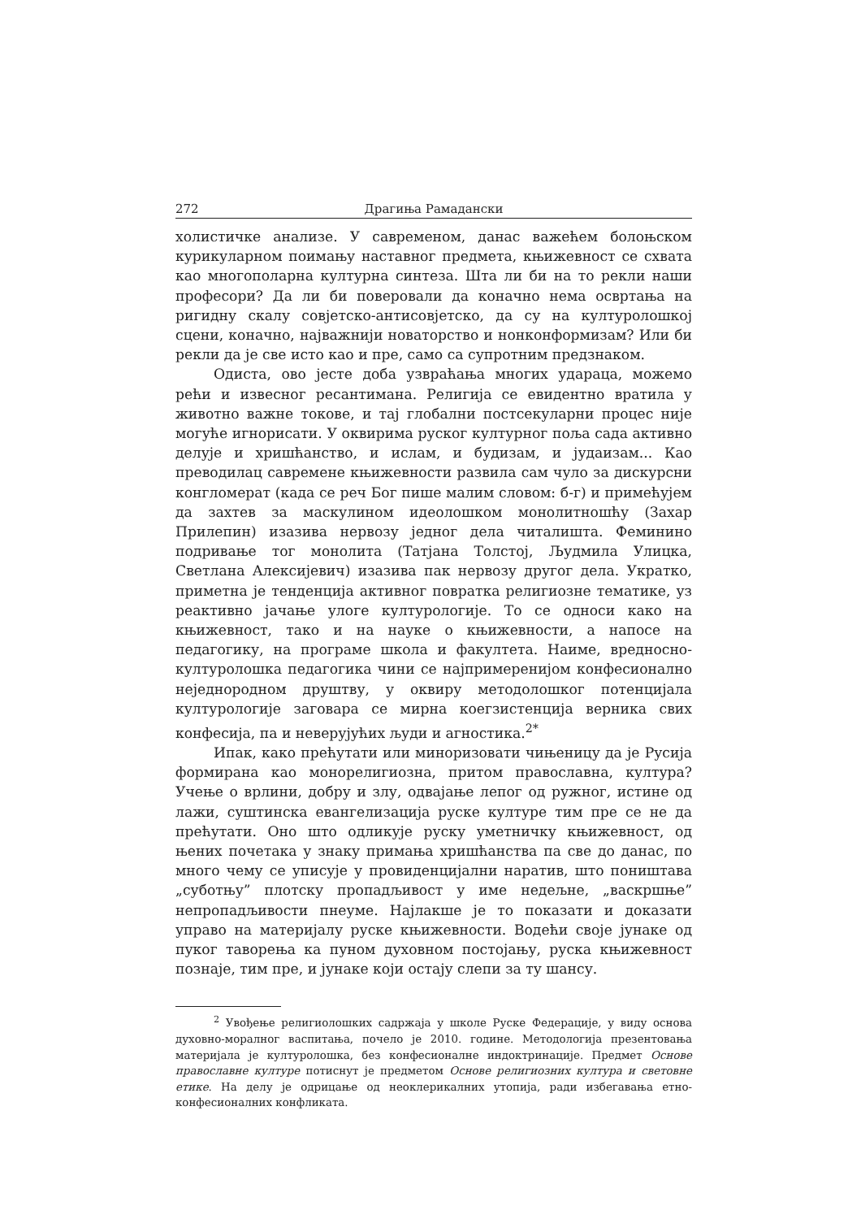272 Драгиња Рамадански
холистичке анализе. У савременом, данас важећем болоњском курикуларном поимању наставног предмета, књижевност се схвата као многополарна културна синтеза. Шта ли би на то рекли наши професори? Да ли би поверовали да коначно нема освртања на ригидну скалу совјетско-антисовјетско, да су на културолошкој сцени, коначно, најважнији новаторство и нонконформизам? Или би рекли да је све исто као и пре, само са супротним предзнаком.
Одиста, ово јесте доба узвраћања многих удараца, можемо рећи и извесног ресантимана. Религија се евидентно вратила у животно важне токове, и тај глобални постсекуларни процес није могуће игнорисати. У оквирима руског културног поља сада активно делује и хришћанство, и ислам, и будизам, и јудаизам... Као преводилац савремене књижевности развила сам чуло за дискурсни конгломерат (када се реч Бог пише малим словом: б-г) и примећујем да захтев за маскулином идеолошком монолитношћу (Захар Прилепин) изазива нервозу једног дела читалишта. Феминино подривање тог монолита (Татјана Толстој, Људмила Улицка, Светлана Алексијевич) изазива пак нервозу другог дела. Укратко, приметна је тенденција активног повратка религиозне тематике, уз реактивно јачање улоге културологије. То се односи како на књижевност, тако и на науке о књижевности, а напосе на педагогику, на програме школа и факултета. Наиме, вредносно-културолошка педагогика чини се најпримеренијом конфесионално неједнородном друштву, у оквиру методолошког потенцијала културологије заговара се мирна коегзистенција верника свих конфесија, па и неверујућих људи и агностика.<sup>2*</sup>
Ипак, како прећутати или миноризовати чињеницу да је Русија формирана као монорелигиозна, притом православна, култура? Учење о врлини, добру и злу, одвајање лепог од ружног, истине од лажи, суштинска евангелизација руске културе тим пре се не да прећутати. Оно што одликује руску уметничку књижевност, од њених почетака у знаку примања хришћанства па све до данас, по много чему се уписује у провиденцијални наратив, што поништава „суботњу” плотску пропадљивост у име недељне, „васкршње” непропадљивости пнеуме. Најлакше је то показати и доказати управо на материјалу руске књижевности. Водећи своје јунаке од пуког таворења ка пуном духовном постојању, руска књижевност познаје, тим пре, и јунаке који остају слепи за ту шансу.
<sup>2</sup> Увођење религиолошких садржаја у школе Руске Федерације, у виду основа духовно-моралног васпитања, почело је 2010. године. Методологија презентовања материјала је културолошка, без конфесионалне индоктринације. Предмет Основе православне културе потиснут је предметом Основе религиозних култура и световне етике. На делу је одрицање од неоклерикалних утопија, ради избегавања етно-конфесионалних конфликата.